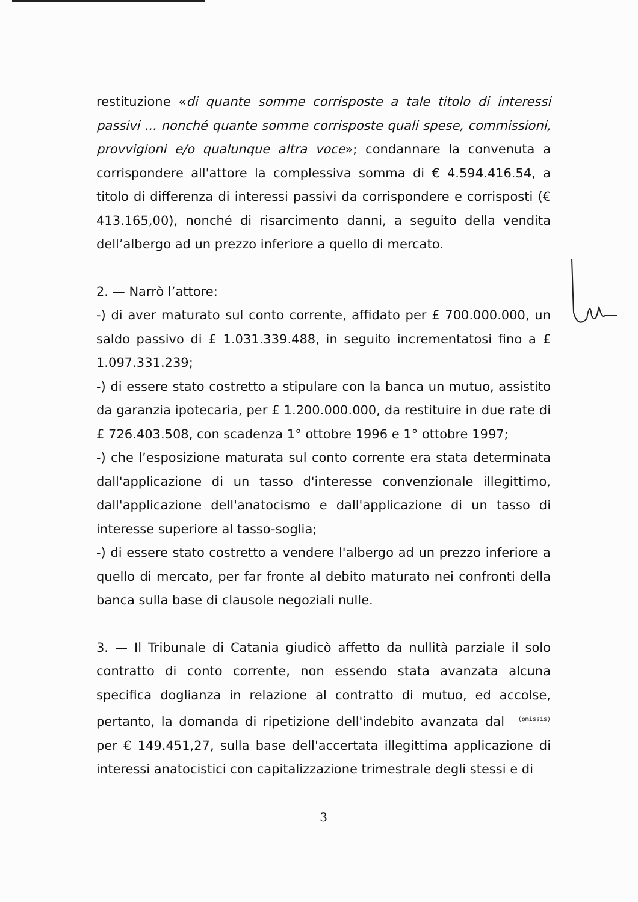restituzione «di quante somme corrisposte a tale titolo di interessi passivi ... nonché quante somme corrisposte quali spese, commissioni, provvigioni e/o qualunque altra voce»; condannare la convenuta a corrispondere all'attore la complessiva somma di € 4.594.416.54, a titolo di differenza di interessi passivi da corrispondere e corrisposti (€ 413.165,00), nonché di risarcimento danni, a seguito della vendita dell’albergo ad un prezzo inferiore a quello di mercato.
2. — Narrò l’attore:
-) di aver maturato sul conto corrente, affidato per £ 700.000.000, un saldo passivo di £ 1.031.339.488, in seguito incrementatosi fino a £ 1.097.331.239;
-) di essere stato costretto a stipulare con la banca un mutuo, assistito da garanzia ipotecaria, per £ 1.200.000.000, da restituire in due rate di £ 726.403.508, con scadenza 1° ottobre 1996 e 1° ottobre 1997;
-) che l’esposizione maturata sul conto corrente era stata determinata dall'applicazione di un tasso d'interesse convenzionale illegittimo, dall'applicazione dell'anatocismo e dall'applicazione di un tasso di interesse superiore al tasso-soglia;
-) di essere stato costretto a vendere l'albergo ad un prezzo inferiore a quello di mercato, per far fronte al debito maturato nei confronti della banca sulla base di clausole negoziali nulle.
3. — Il Tribunale di Catania giudicò affetto da nullità parziale il solo contratto di conto corrente, non essendo stata avanzata alcuna specifica doglianza in relazione al contratto di mutuo, ed accolse, pertanto, la domanda di ripetizione dell'indebito avanzata dal (omissis) per € 149.451,27, sulla base dell'accertata illegittima applicazione di interessi anatocistici con capitalizzazione trimestrale degli stessi e di
3